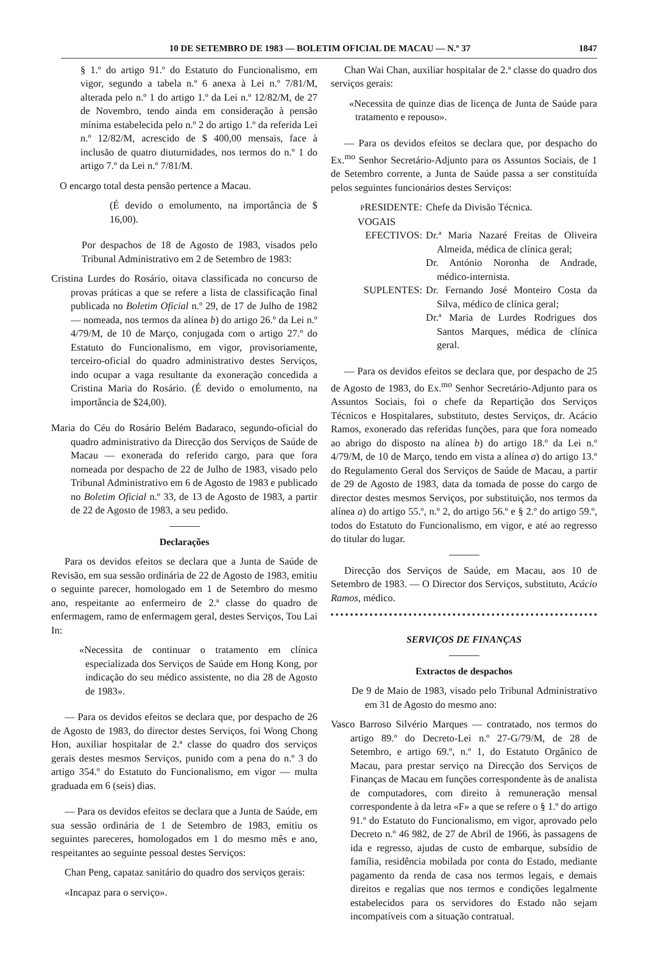10 DE SETEMBRO DE 1983 — BOLETIM OFICIAL DE MACAU — N.º 37 1847
§ 1.º do artigo 91.º do Estatuto do Funcionalismo, em vigor, segundo a tabela n.º 6 anexa à Lei n.º 7/81/M, alterada pelo n.º 1 do artigo 1.º da Lei n.º 12/82/M, de 27 de Novembro, tendo ainda em consideração à pensão mínima estabelecida pelo n.º 2 do artigo 1.º da referida Lei n.º 12/82/M, acrescido de $ 400,00 mensais, face à inclusão de quatro diuturnidades, nos termos do n.º 1 do artigo 7.º da Lei n.º 7/81/M.
O encargo total desta pensão pertence a Macau.
(É devido o emolumento, na importância de $ 16,00).
Por despachos de 18 de Agosto de 1983, visados pelo Tribunal Administrativo em 2 de Setembro de 1983:
Cristina Lurdes do Rosário, oitava classificada no concurso de provas práticas a que se refere a lista de classificação final publicada no Boletim Oficial n.º 29, de 17 de Julho de 1982 — nomeada, nos termos da alínea b) do artigo 26.º da Lei n.º 4/79/M, de 10 de Março, conjugada com o artigo 27.º do Estatuto do Funcionalismo, em vigor, provisoriamente, terceiro-oficial do quadro administrativo destes Serviços, indo ocupar a vaga resultante da exoneração concedida a Cristina Maria do Rosário. (É devido o emolumento, na importância de $24,00).
Maria do Céu do Rosário Belém Badaraco, segundo-oficial do quadro administrativo da Direcção dos Serviços de Saúde de Macau — exonerada do referido cargo, para que fora nomeada por despacho de 22 de Julho de 1983, visado pelo Tribunal Administrativo em 6 de Agosto de 1983 e publicado no Boletim Oficial n.º 33, de 13 de Agosto de 1983, a partir de 22 de Agosto de 1983, a seu pedido.
Declarações
Para os devidos efeitos se declara que a Junta de Saúde de Revisão, em sua sessão ordinária de 22 de Agosto de 1983, emitiu o seguinte parecer, homologado em 1 de Setembro do mesmo ano, respeitante ao enfermeiro de 2.ª classe do quadro de enfermagem, ramo de enfermagem geral, destes Serviços, Tou Lai In:
«Necessita de continuar o tratamento em clínica especializada dos Serviços de Saúde em Hong Kong, por indicação do seu médico assistente, no dia 28 de Agosto de 1983».
— Para os devidos efeitos se declara que, por despacho de 26 de Agosto de 1983, do director destes Serviços, foi Wong Chong Hon, auxiliar hospitalar de 2.ª classe do quadro dos serviços gerais destes mesmos Serviços, punido com a pena do n.º 3 do artigo 354.º do Estatuto do Funcionalismo, em vigor — multa graduada em 6 (seis) dias.
— Para os devidos efeitos se declara que a Junta de Saúde, em sua sessão ordinária de 1 de Setembro de 1983, emitiu os seguintes pareceres, homologados em 1 do mesmo mês e ano, respeitantes ao seguinte pessoal destes Serviços:
Chan Peng, capataz sanitário do quadro dos serviços gerais:
«Incapaz para o serviço».
Chan Wai Chan, auxiliar hospitalar de 2.ª classe do quadro dos serviços gerais:
«Necessita de quinze dias de licença de Junta de Saúde para tratamento e repouso».
— Para os devidos efeitos se declara que, por despacho do Ex.<sup>mo</sup> Senhor Secretário-Adjunto para os Assuntos Sociais, de 1 de Setembro corrente, a Junta de Saúde passa a ser constituída pelos seguintes funcionários destes Serviços:
PRESIDENTE: Chefe da Divisão Técnica.
VOGAIS
EFECTIVOS: Dr.ª Maria Nazaré Freitas de Oliveira Almeida, médica de clínica geral;
Dr. António Noronha de Andrade, médico-internista.
SUPLENTES: Dr. Fernando José Monteiro Costa da Silva, médico de clínica geral;
Dr.ª Maria de Lurdes Rodrigues dos Santos Marques, médica de clínica geral.
— Para os devidos efeitos se declara que, por despacho de 25 de Agosto de 1983, do Ex.<sup>mo</sup> Senhor Secretário-Adjunto para os Assuntos Sociais, foi o chefe da Repartição dos Serviços Técnicos e Hospitalares, substituto, destes Serviços, dr. Acácio Ramos, exonerado das referidas funções, para que fora nomeado ao abrigo do disposto na alínea b) do artigo 18.º da Lei n.º 4/79/M, de 10 de Março, tendo em vista a alínea a) do artigo 13.º do Regulamento Geral dos Serviços de Saúde de Macau, a partir de 29 de Agosto de 1983, data da tomada de posse do cargo de director destes mesmos Serviços, por substituição, nos termos da alínea a) do artigo 55.º, n.º 2, do artigo 56.º e § 2.º do artigo 59.º, todos do Estatuto do Funcionalismo, em vigor, e até ao regresso do titular do lugar.
Direcção dos Serviços de Saúde, em Macau, aos 10 de Setembro de 1983. — O Director dos Serviços, substituto, Acácio Ramos, médico.
SERVIÇOS DE FINANÇAS
Extractos de despachos
De 9 de Maio de 1983, visado pelo Tribunal Administrativo em 31 de Agosto do mesmo ano:
Vasco Barroso Silvério Marques — contratado, nos termos do artigo 89.º do Decreto-Lei n.º 27-G/79/M, de 28 de Setembro, e artigo 69.º, n.º 1, do Estatuto Orgânico de Macau, para prestar serviço na Direcção dos Serviços de Finanças de Macau em funções correspondente às de analista de computadores, com direito à remuneração mensal correspondente à da letra «F» a que se refere o § 1.º do artigo 91.º do Estatuto do Funcionalismo, em vigor, aprovado pelo Decreto n.º 46 982, de 27 de Abril de 1966, às passagens de ida e regresso, ajudas de custo de embarque, subsídio de família, residência mobilada por conta do Estado, mediante pagamento da renda de casa nos termos legais, e demais direitos e regalias que nos termos e condições legalmente estabelecidos para os servidores do Estado não sejam incompatíveis com a situação contratual.